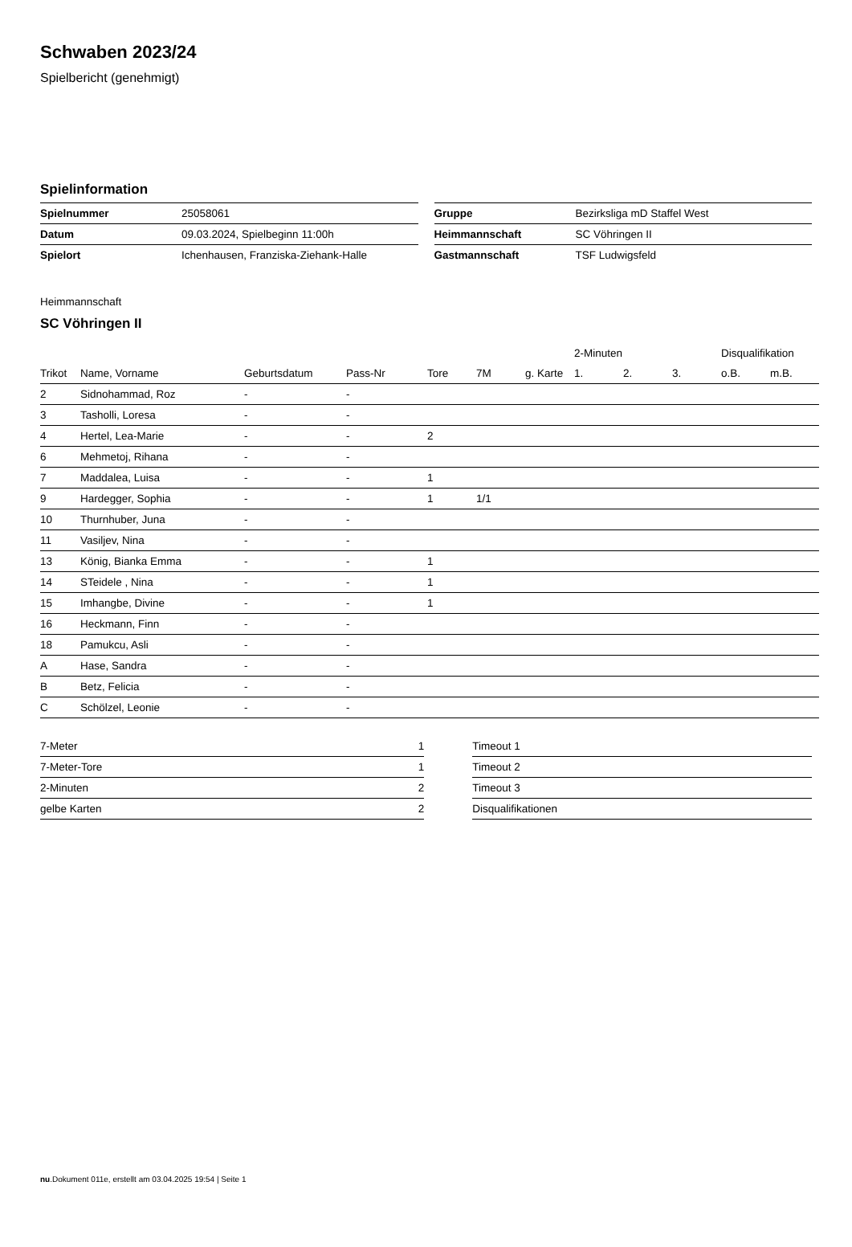Schwaben 2023/24
Spielbericht (genehmigt)
Spielinformation
| Spielnummer | 25058061 |
| Datum | 09.03.2024, Spielbeginn 11:00h |
| Spielort | Ichenhausen, Franziska-Ziehank-Halle |
| Gruppe | Bezirksliga mD Staffel West |
| Heimmannschaft | SC Vöhringen II |
| Gastmannschaft | TSF Ludwigsfeld |
Heimmannschaft
SC Vöhringen II
| | | | | | | | 2-Minuten | | | Disqualifikation | |
| --- | --- | --- | --- | --- | --- | --- | --- | --- | --- | --- | --- |
| Trikot | Name, Vorname | Geburtsdatum | Pass-Nr | Tore | 7M | g. Karte | 1. | 2. | 3. | o.B. | m.B. |
| 2 | Sidnohammad, Roz | - | - | | | | | | | | |
| 3 | Tasholli, Loresa | - | - | | | | | | | | |
| 4 | Hertel, Lea-Marie | - | - | 2 | | | | | | | |
| 6 | Mehmetoj, Rihana | - | - | | | | | | | | |
| 7 | Maddalea, Luisa | - | - | 1 | | | | | | | |
| 9 | Hardegger, Sophia | - | - | 1 | 1/1 | | | | | | |
| 10 | Thurnhuber, Juna | - | - | | | | | | | | |
| 11 | Vasiljev, Nina | - | - | | | | | | | | |
| 13 | König, Bianka Emma | - | - | 1 | | | | | | | |
| 14 | STeidele , Nina | - | - | 1 | | | | | | | |
| 15 | Imhangbe, Divine | - | - | 1 | | | | | | | |
| 16 | Heckmann, Finn | - | - | | | | | | | | |
| 18 | Pamukcu, Asli | - | - | | | | | | | | |
| A | Hase, Sandra | - | - | | | | | | | | |
| B | Betz, Felicia | - | - | | | | | | | | |
| C | Schölzel, Leonie | - | - | | | | | | | | |
| 7-Meter | 1 |
| 7-Meter-Tore | 1 |
| 2-Minuten | 2 |
| gelbe Karten | 2 |
| Timeout 1 |
| Timeout 2 |
| Timeout 3 |
| Disqualifikationen |
nu.Dokument 011e, erstellt am 03.04.2025 19:54 | Seite 1